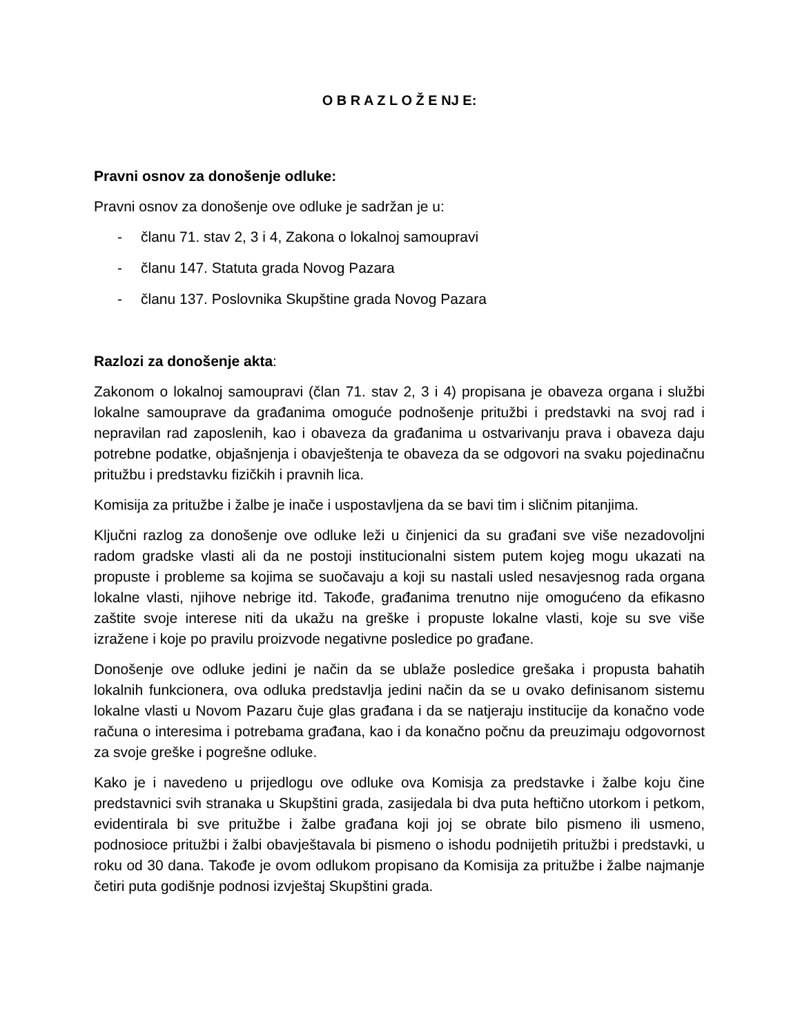O B R A Z L O Ž E NJ E:
Pravni osnov za donošenje odluke:
Pravni osnov za donošenje ove odluke je sadržan je u:
- članu 71. stav 2, 3 i 4, Zakona o lokalnoj samoupravi
- članu 147. Statuta grada Novog Pazara
- članu 137. Poslovnika Skupštine grada Novog Pazara
Razlozi za donošenje akta:
Zakonom o lokalnoj samoupravi (član 71. stav 2, 3 i 4) propisana je obaveza organa i službi lokalne samouprave da građanima omoguće podnošenje pritužbi i predstavki na svoj rad i nepravilan rad zaposlenih, kao i obaveza da građanima u ostvarivanju prava i obaveza daju potrebne podatke, objašnjenja i obavještenja te obaveza da se odgovori na svaku pojedinačnu pritužbu i predstavku fizičkih i pravnih lica.
Komisija za pritužbe i žalbe je inače i uspostavljena da se bavi tim i sličnim pitanjima.
Ključni razlog za donošenje ove odluke leži u činjenici da su građani sve više nezadovoljni radom gradske vlasti ali da ne postoji institucionalni sistem putem kojeg mogu ukazati na propuste i probleme sa kojima se suočavaju a koji su nastali usled nesavjesnog rada organa lokalne vlasti, njihove nebrige itd. Takođe, građanima trenutno nije omogućeno da efikasno zaštite svoje interese niti da ukažu na greške i propuste lokalne vlasti, koje su sve više izražene i koje po pravilu proizvode negativne posledice po građane.
Donošenje ove odluke jedini je način da se ublaže posledice grešaka i propusta bahatih lokalnih funkcionera, ova odluka predstavlja jedini način da se u ovako definisanom sistemu lokalne vlasti u Novom Pazaru čuje glas građana i da se natjeraju institucije da konačno vode računa o interesima i potrebama građana, kao i da konačno počnu da preuzimaju odgovornost za svoje greške i pogrešne odluke.
Kako je i navedeno u prijedlogu ove odluke ova Komisja za predstavke i žalbe koju čine predstavnici svih stranaka u Skupštini grada, zasijedala bi dva puta heftično utorkom i petkom, evidentirala bi sve pritužbe i žalbe građana koji joj se obrate bilo pismeno ili usmeno, podnosioce pritužbi i žalbi obavještavala bi pismeno o ishodu podnijetih pritužbi i predstavki, u roku od 30 dana. Takođe je ovom odlukom propisano da Komisija za pritužbe i žalbe najmanje četiri puta godišnje podnosi izvještaj Skupštini grada.